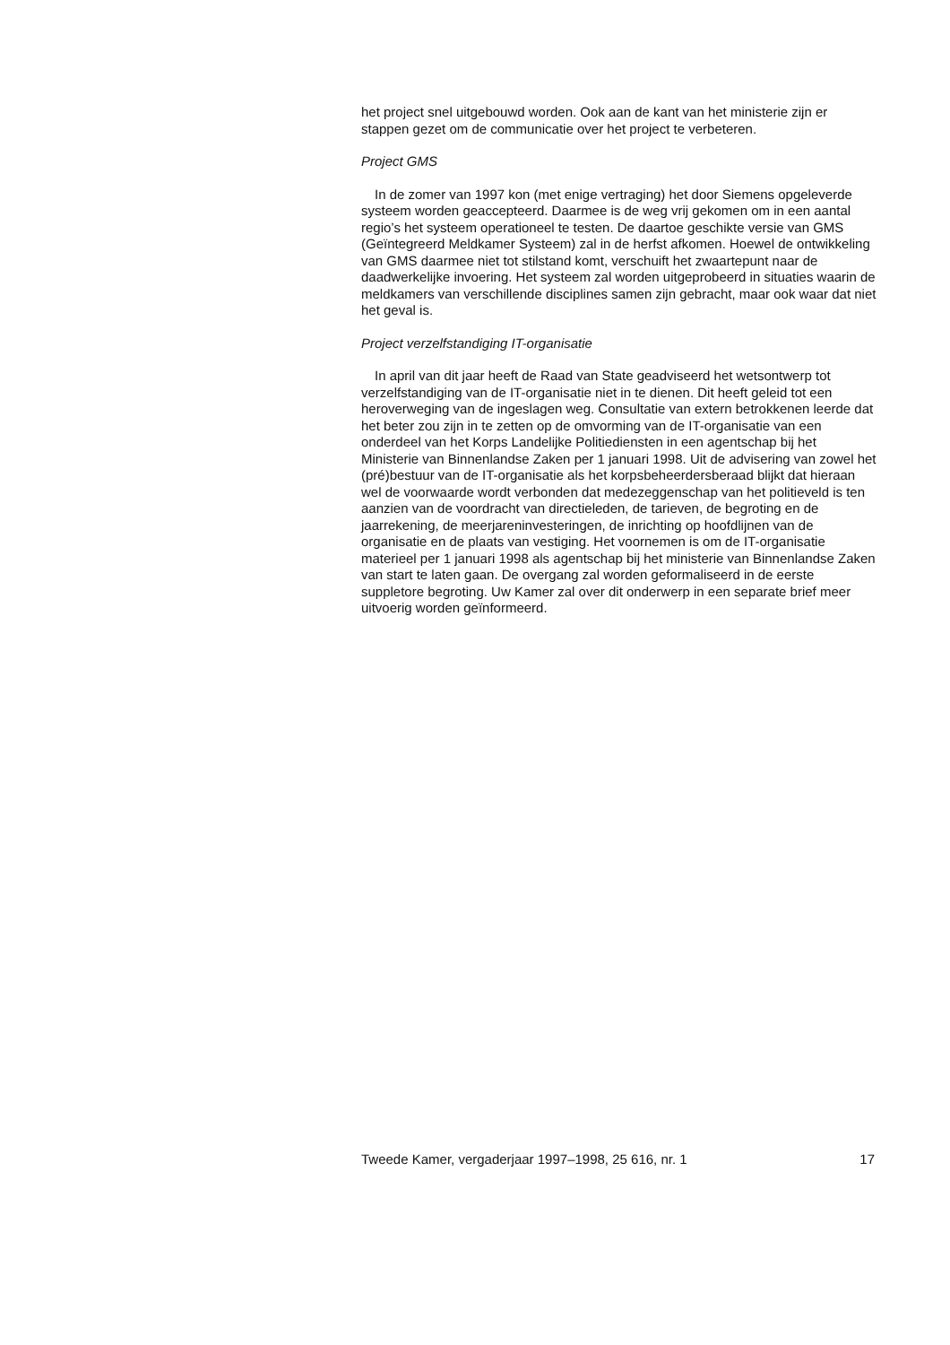het project snel uitgebouwd worden. Ook aan de kant van het ministerie zijn er stappen gezet om de communicatie over het project te verbeteren.
Project GMS
In de zomer van 1997 kon (met enige vertraging) het door Siemens opgeleverde systeem worden geaccepteerd. Daarmee is de weg vrij gekomen om in een aantal regio’s het systeem operationeel te testen. De daartoe geschikte versie van GMS (Geïntegreerd Meldkamer Systeem) zal in de herfst afkomen. Hoewel de ontwikkeling van GMS daarmee niet tot stilstand komt, verschuift het zwaartepunt naar de daadwerkelijke invoering. Het systeem zal worden uitgeprobeerd in situaties waarin de meldkamers van verschillende disciplines samen zijn gebracht, maar ook waar dat niet het geval is.
Project verzelfstandiging IT-organisatie
In april van dit jaar heeft de Raad van State geadviseerd het wetsontwerp tot verzelfstandiging van de IT-organisatie niet in te dienen. Dit heeft geleid tot een heroverweging van de ingeslagen weg. Consultatie van extern betrokkenen leerde dat het beter zou zijn in te zetten op de omvorming van de IT-organisatie van een onderdeel van het Korps Landelijke Politiediensten in een agentschap bij het Ministerie van Binnenlandse Zaken per 1 januari 1998. Uit de advisering van zowel het (pré)bestuur van de IT-organisatie als het korpsbeheerdersberaad blijkt dat hieraan wel de voorwaarde wordt verbonden dat medezeggenschap van het politieveld is ten aanzien van de voordracht van directieleden, de tarieven, de begroting en de jaarrekening, de meerjareninvesteringen, de inrichting op hoofdlijnen van de organisatie en de plaats van vestiging. Het voornemen is om de IT-organisatie materieel per 1 januari 1998 als agentschap bij het ministerie van Binnenlandse Zaken van start te laten gaan. De overgang zal worden geformaliseerd in de eerste suppletore begroting. Uw Kamer zal over dit onderwerp in een separate brief meer uitvoerig worden geïnformeerd.
Tweede Kamer, vergaderjaar 1997–1998, 25 616, nr. 1 17